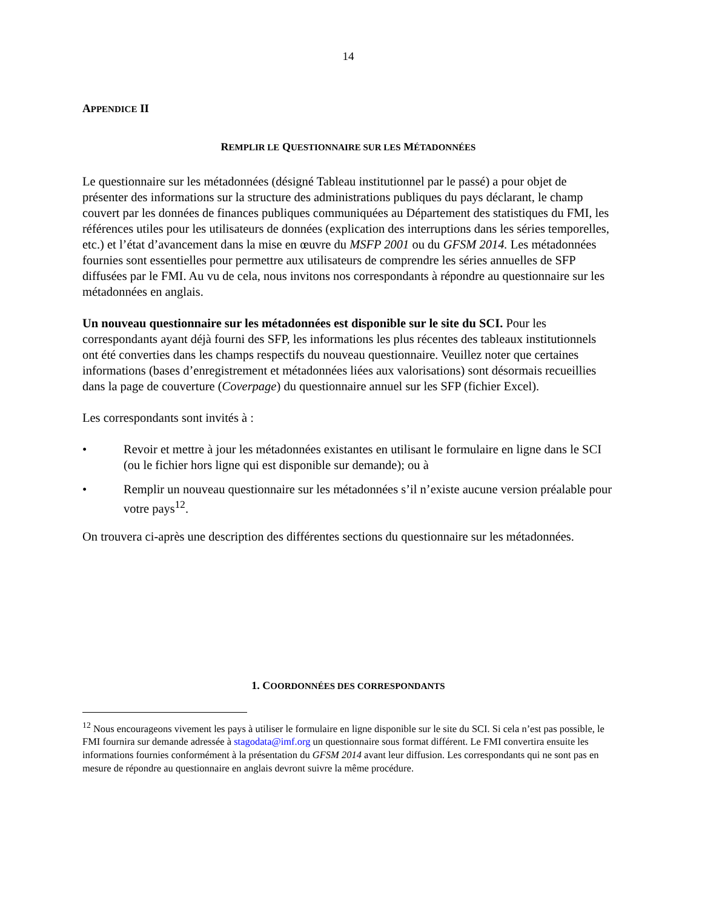14
APPENDICE II
REMPLIR LE QUESTIONNAIRE SUR LES MÉTADONNÉES
Le questionnaire sur les métadonnées (désigné Tableau institutionnel par le passé) a pour objet de présenter des informations sur la structure des administrations publiques du pays déclarant, le champ couvert par les données de finances publiques communiquées au Département des statistiques du FMI, les références utiles pour les utilisateurs de données (explication des interruptions dans les séries temporelles, etc.) et l’état d’avancement dans la mise en œuvre du MSFP 2001 ou du GFSM 2014. Les métadonnées fournies sont essentielles pour permettre aux utilisateurs de comprendre les séries annuelles de SFP diffusées par le FMI. Au vu de cela, nous invitons nos correspondants à répondre au questionnaire sur les métadonnées en anglais.
Un nouveau questionnaire sur les métadonnées est disponible sur le site du SCI. Pour les correspondants ayant déjà fourni des SFP, les informations les plus récentes des tableaux institutionnels ont été converties dans les champs respectifs du nouveau questionnaire. Veuillez noter que certaines informations (bases d’enregistrement et métadonnées liées aux valorisations) sont désormais recueillies dans la page de couverture (Coverpage) du questionnaire annuel sur les SFP (fichier Excel).
Les correspondants sont invités à :
• Revoir et mettre à jour les métadonnées existantes en utilisant le formulaire en ligne dans le SCI (ou le fichier hors ligne qui est disponible sur demande); ou à
• Remplir un nouveau questionnaire sur les métadonnées s’il n’existe aucune version préalable pour votre pays<sup>12</sup>.
On trouvera ci-après une description des différentes sections du questionnaire sur les métadonnées.
1. COORDONNÉES DES CORRESPONDANTS
<sup>12</sup> Nous encourageons vivement les pays à utiliser le formulaire en ligne disponible sur le site du SCI. Si cela n’est pas possible, le FMI fournira sur demande adressée à stagodata@imf.org un questionnaire sous format différent. Le FMI convertira ensuite les informations fournies conformément à la présentation du GFSM 2014 avant leur diffusion. Les correspondants qui ne sont pas en mesure de répondre au questionnaire en anglais devront suivre la même procédure.